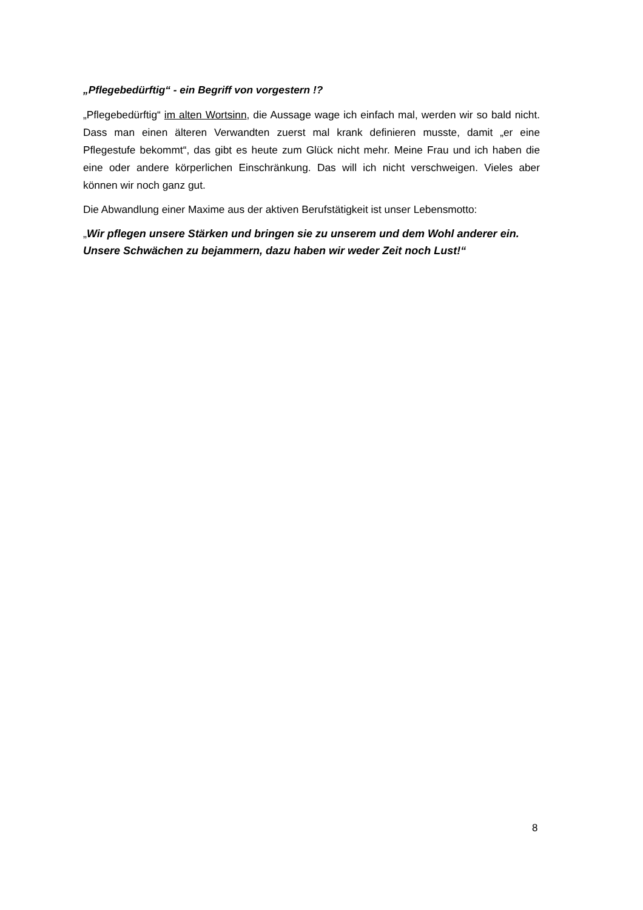„Pflegebedürftig“ - ein Begriff von vorgestern !?
„Pflegebedürftig“ im alten Wortsinn, die Aussage wage ich einfach mal, werden wir so bald nicht. Dass man einen älteren Verwandten zuerst mal krank definieren musste, damit „er eine Pflegestufe bekommt“, das gibt es heute zum Glück nicht mehr. Meine Frau und ich haben die eine oder andere körperlichen Einschränkung. Das will ich nicht verschweigen. Vieles aber können wir noch ganz gut.
Die Abwandlung einer Maxime aus der aktiven Berufstätigkeit ist unser Lebensmotto:
„Wir pflegen unsere Stärken und bringen sie zu unserem und dem Wohl anderer ein. Unsere Schwächen zu bejammern, dazu haben wir weder Zeit noch Lust!“
8